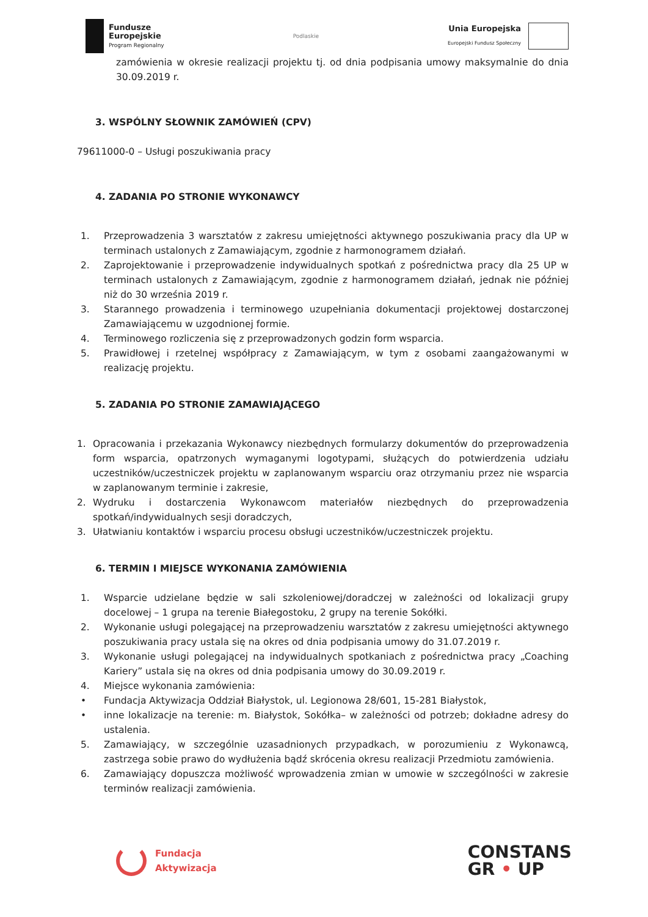Fundusze
Europejskie
Program Regionalny
Podlaskie
Unia Europejska
Europejski Fundusz Społeczny
zamówienia w okresie realizacji projektu tj. od dnia podpisania umowy maksymalnie do dnia 30.09.2019 r.
3. WSPÓLNY SŁOWNIK ZAMÓWIEŃ (CPV)
79611000-0 – Usługi poszukiwania pracy
4. ZADANIA PO STRONIE WYKONAWCY
1. Przeprowadzenia 3 warsztatów z zakresu umiejętności aktywnego poszukiwania pracy dla UP w terminach ustalonych z Zamawiającym, zgodnie z harmonogramem działań.
2. Zaprojektowanie i przeprowadzenie indywidualnych spotkań z pośrednictwa pracy dla 25 UP w terminach ustalonych z Zamawiającym, zgodnie z harmonogramem działań, jednak nie później niż do 30 września 2019 r.
3. Starannego prowadzenia i terminowego uzupełniania dokumentacji projektowej dostarczonej Zamawiającemu w uzgodnionej formie.
4. Terminowego rozliczenia się z przeprowadzonych godzin form wsparcia.
5. Prawidłowej i rzetelnej współpracy z Zamawiającym, w tym z osobami zaangażowanymi w realizację projektu.
5. ZADANIA PO STRONIE ZAMAWIAJĄCEGO
1. Opracowania i przekazania Wykonawcy niezbędnych formularzy dokumentów do przeprowadzenia form wsparcia, opatrzonych wymaganymi logotypami, służących do potwierdzenia udziału uczestników/uczestniczek projektu w zaplanowanym wsparciu oraz otrzymaniu przez nie wsparcia w zaplanowanym terminie i zakresie,
2. Wydruku i dostarczenia Wykonawcom materiałów niezbędnych do przeprowadzenia spotkań/indywidualnych sesji doradczych,
3. Ułatwianiu kontaktów i wsparciu procesu obsługi uczestników/uczestniczek projektu.
6. TERMIN I MIEJSCE WYKONANIA ZAMÓWIENIA
1. Wsparcie udzielane będzie w sali szkoleniowej/doradczej w zależności od lokalizacji grupy docelowej – 1 grupa na terenie Białegostoku, 2 grupy na terenie Sokółki.
2. Wykonanie usługi polegającej na przeprowadzeniu warsztatów z zakresu umiejętności aktywnego poszukiwania pracy ustala się na okres od dnia podpisania umowy do 31.07.2019 r.
3. Wykonanie usługi polegającej na indywidualnych spotkaniach z pośrednictwa pracy „Coaching Kariery” ustala się na okres od dnia podpisania umowy do 30.09.2019 r.
4. Miejsce wykonania zamówienia:
• Fundacja Aktywizacja Oddział Białystok, ul. Legionowa 28/601, 15-281 Białystok,
• inne lokalizacje na terenie: m. Białystok, Sokółka– w zależności od potrzeb; dokładne adresy do ustalenia.
5. Zamawiający, w szczególnie uzasadnionych przypadkach, w porozumieniu z Wykonawcą, zastrzega sobie prawo do wydłużenia bądź skrócenia okresu realizacji Przedmiotu zamówienia.
6. Zamawiający dopuszcza możliwość wprowadzenia zmian w umowie w szczególności w zakresie terminów realizacji zamówienia.
Fundacja
Aktywizacja
CONSTANS
GR • UP